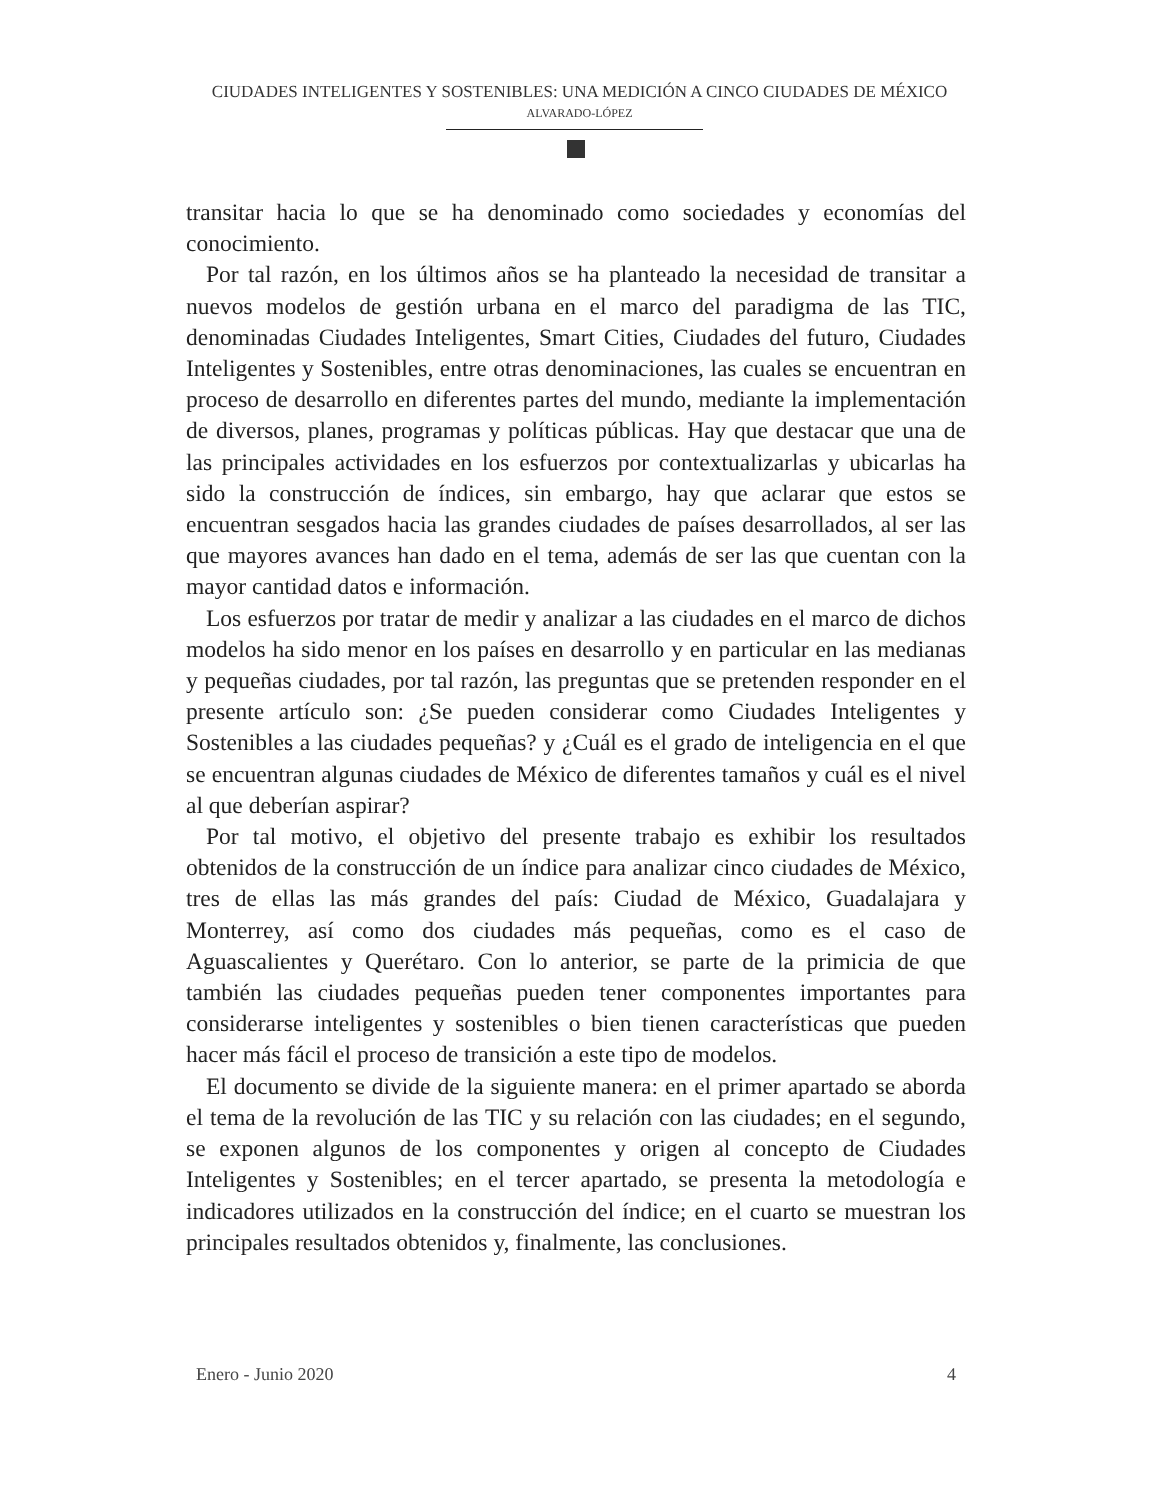CIUDADES INTELIGENTES Y SOSTENIBLES: UNA MEDICIÓN A CINCO CIUDADES DE MÉXICO
ALVARADO-LÓPEZ
transitar hacia lo que se ha denominado como sociedades y economías del conocimiento.
Por tal razón, en los últimos años se ha planteado la necesidad de transitar a nuevos modelos de gestión urbana en el marco del paradigma de las TIC, denominadas Ciudades Inteligentes, Smart Cities, Ciudades del futuro, Ciudades Inteligentes y Sostenibles, entre otras denominaciones, las cuales se encuentran en proceso de desarrollo en diferentes partes del mundo, mediante la implementación de diversos, planes, programas y políticas públicas. Hay que destacar que una de las principales actividades en los esfuerzos por contextualizarlas y ubicarlas ha sido la construcción de índices, sin embargo, hay que aclarar que estos se encuentran sesgados hacia las grandes ciudades de países desarrollados, al ser las que mayores avances han dado en el tema, además de ser las que cuentan con la mayor cantidad datos e información.
Los esfuerzos por tratar de medir y analizar a las ciudades en el marco de dichos modelos ha sido menor en los países en desarrollo y en particular en las medianas y pequeñas ciudades, por tal razón, las preguntas que se pretenden responder en el presente artículo son: ¿Se pueden considerar como Ciudades Inteligentes y Sostenibles a las ciudades pequeñas? y ¿Cuál es el grado de inteligencia en el que se encuentran algunas ciudades de México de diferentes tamaños y cuál es el nivel al que deberían aspirar?
Por tal motivo, el objetivo del presente trabajo es exhibir los resultados obtenidos de la construcción de un índice para analizar cinco ciudades de México, tres de ellas las más grandes del país: Ciudad de México, Guadalajara y Monterrey, así como dos ciudades más pequeñas, como es el caso de Aguascalientes y Querétaro. Con lo anterior, se parte de la primicia de que también las ciudades pequeñas pueden tener componentes importantes para considerarse inteligentes y sostenibles o bien tienen características que pueden hacer más fácil el proceso de transición a este tipo de modelos.
El documento se divide de la siguiente manera: en el primer apartado se aborda el tema de la revolución de las TIC y su relación con las ciudades; en el segundo, se exponen algunos de los componentes y origen al concepto de Ciudades Inteligentes y Sostenibles; en el tercer apartado, se presenta la metodología e indicadores utilizados en la construcción del índice; en el cuarto se muestran los principales resultados obtenidos y, finalmente, las conclusiones.
Enero - Junio 2020 4